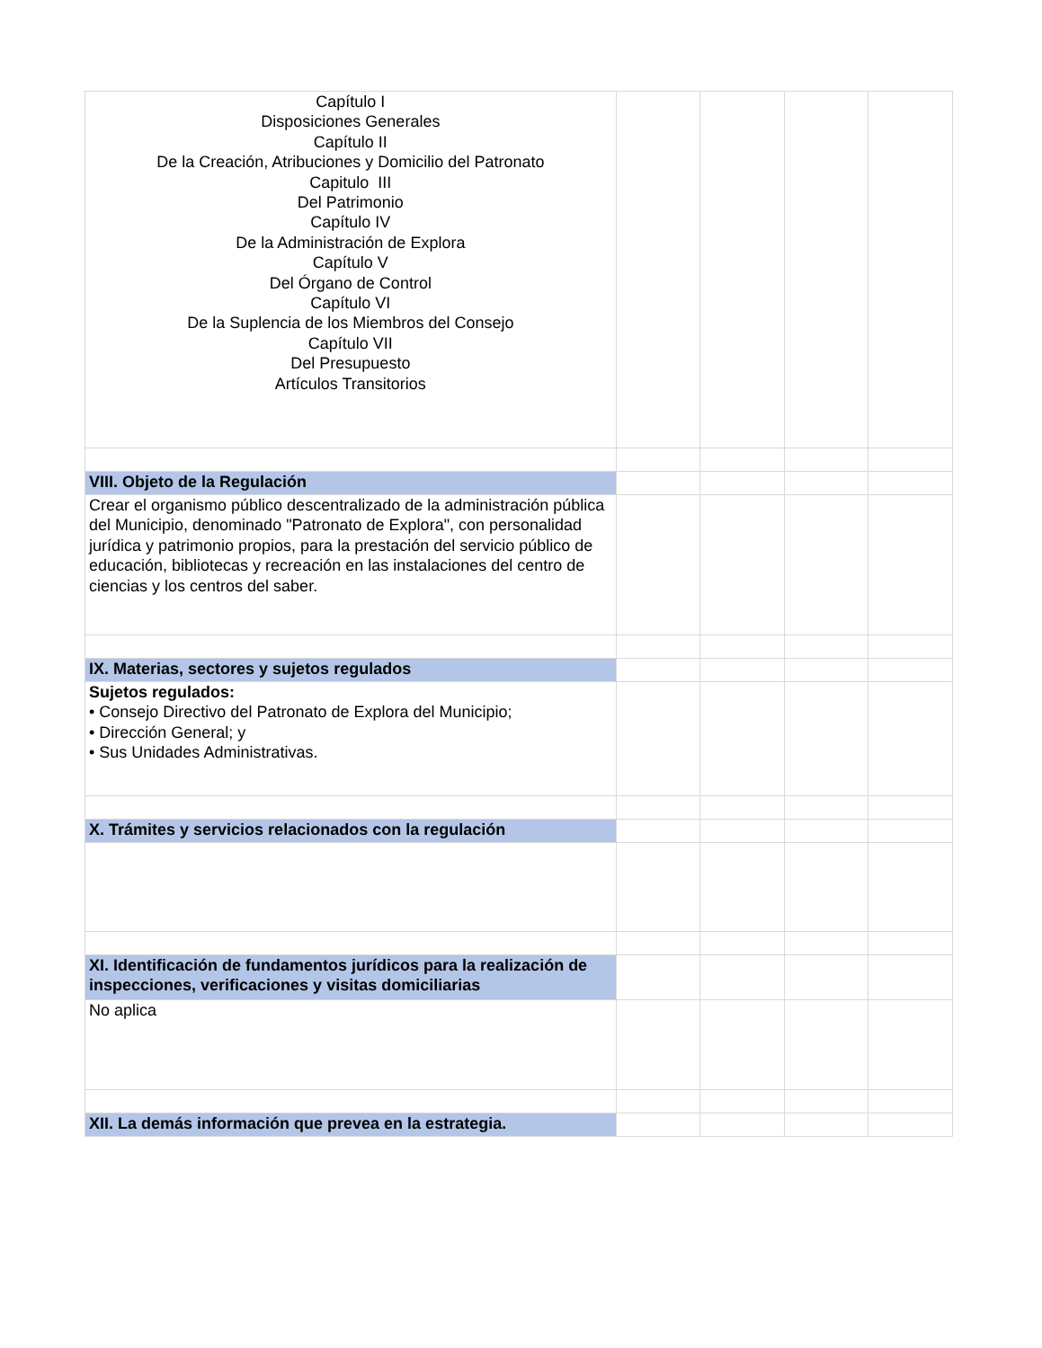| Capítulo I Disposiciones Generales Capítulo II De la Creación, Atribuciones y Domicilio del Patronato Capitulo III Del Patrimonio Capítulo IV De la Administración de Explora Capítulo V Del Órgano de Control Capítulo VI De la Suplencia de los Miembros del Consejo Capítulo VII Del Presupuesto Artículos Transitorios | | | | |
| VIII. Objeto de la Regulación | | | | |
| Crear el organismo público descentralizado de la administración pública del Municipio, denominado "Patronato de Explora", con personalidad jurídica y patrimonio propios, para la prestación del servicio público de educación, bibliotecas y recreación en las instalaciones del centro de ciencias y los centros del saber. | | | | |
| IX. Materias, sectores y sujetos regulados | | | | |
| Sujetos regulados: • Consejo Directivo del Patronato de Explora del Municipio; • Dirección General; y • Sus Unidades Administrativas. | | | | |
| X. Trámites y servicios relacionados con la regulación | | | | |
| XI. Identificación de fundamentos jurídicos para la realización de inspecciones, verificaciones y visitas domiciliarias | | | | |
| No aplica | | | | |
| XII. La demás información que prevea en la estrategia. | | | | |